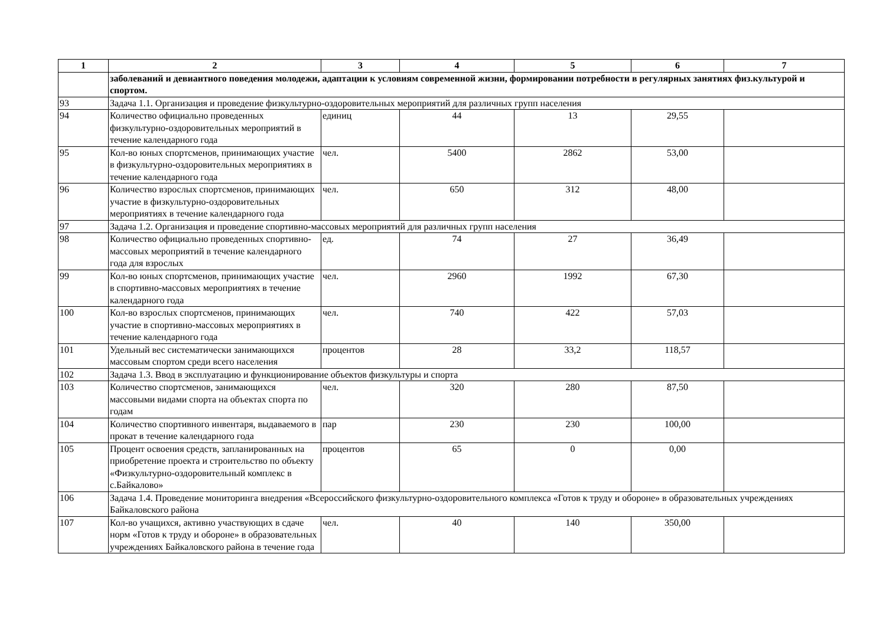| 1 | 2 | 3 | 4 | 5 | 6 | 7 |
| --- | --- | --- | --- | --- | --- | --- |
| | заболеваний и девиантного поведения молодежи, адаптации к условиям современной жизни, формировании потребности в регулярных занятиях физ.культурой и спортом. | | | | | |
| 93 | Задача 1.1. Организация и проведение физкультурно-оздоровительных мероприятий для различных групп населения | | | | | |
| 94 | Количество официально проведенных физкультурно-оздоровительных мероприятий в течение календарного года | единиц | 44 | 13 | 29,55 | |
| 95 | Кол-во юных спортсменов, принимающих участие в физкультурно-оздоровительных мероприятиях в течение календарного года | чел. | 5400 | 2862 | 53,00 | |
| 96 | Количество взрослых спортсменов, принимающих участие в физкультурно-оздоровительных мероприятиях в течение календарного года | чел. | 650 | 312 | 48,00 | |
| 97 | Задача 1.2. Организация и проведение спортивно-массовых мероприятий для различных групп населения | | | | | |
| 98 | Количество официально проведенных спортивно-массовых мероприятий в течение календарного года для взрослых | ед. | 74 | 27 | 36,49 | |
| 99 | Кол-во юных спортсменов, принимающих участие в спортивно-массовых мероприятиях в течение календарного года | чел. | 2960 | 1992 | 67,30 | |
| 100 | Кол-во взрослых спортсменов, принимающих участие в спортивно-массовых мероприятиях в течение календарного года | чел. | 740 | 422 | 57,03 | |
| 101 | Удельный вес систематически занимающихся массовым спортом среди всего населения | процентов | 28 | 33,2 | 118,57 | |
| 102 | Задача 1.3. Ввод в эксплуатацию и функционирование объектов физкультуры и спорта | | | | | |
| 103 | Количество спортсменов, занимающихся массовыми видами спорта на объектах спорта по годам | чел. | 320 | 280 | 87,50 | |
| 104 | Количество спортивного инвентаря, выдаваемого в прокат в течение календарного года | пар | 230 | 230 | 100,00 | |
| 105 | Процент освоения средств, запланированных на приобретение проекта и строительство по объекту «Физкультурно-оздоровительный комплекс в с.Байкалово» | процентов | 65 | 0 | 0,00 | |
| 106 | Задача 1.4. Проведение мониторинга внедрения «Всероссийского физкультурно-оздоровительного комплекса «Готов к труду и обороне» в образовательных учреждениях Байкаловского района | | | | | |
| 107 | Кол-во учащихся, активно участвующих в сдаче норм «Готов к труду и обороне» в образовательных учреждениях Байкаловского района в течение года | чел. | 40 | 140 | 350,00 | |